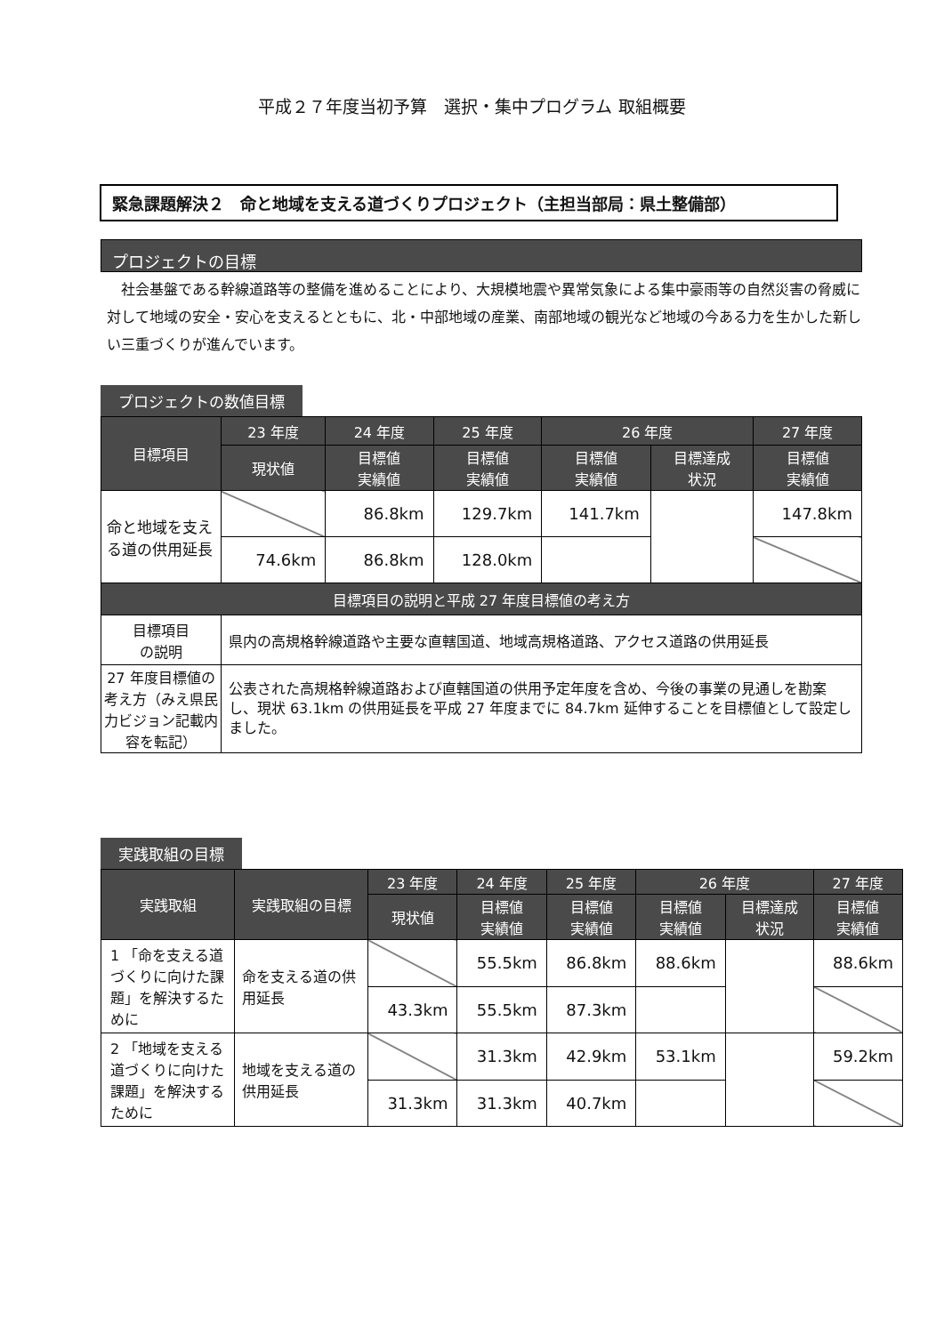平成２７年度当初予算　選択・集中プログラム 取組概要
緊急課題解決２　命と地域を支える道づくりプロジェクト（主担当部局：県土整備部）
プロジェクトの目標
社会基盤である幹線道路等の整備を進めることにより、大規模地震や異常気象による集中豪雨等の自然災害の脅威に対して地域の安全・安心を支えるとともに、北・中部地域の産業、南部地域の観光など地域の今ある力を生かした新しい三重づくりが進んでいます。
プロジェクトの数値目標
| 目標項目 | 23 年度 | 24 年度 | 25 年度 | 26 年度 | | 27 年度 |
| --- | --- | --- | --- | --- | --- | --- |
| | 現状値 | 目標値 実績値 | 目標値 実績値 | 目標値 実績値 | 目標達成 状況 | 目標値 実績値 |
| 命と地域を支える道の供用延長 | | 86.8km | 129.7km | 141.7km | | 147.8km |
| | 74.6km | 86.8km | 128.0km | | | |
| 目標項目の説明と平成 27 年度目標値の考え方 | | | | | | |
| 目標項目 の説明 | 県内の高規格幹線道路や主要な直轄国道、地域高規格道路、アクセス道路の供用延長 | | | | | |
| 27 年度目標値の考え方（みえ県民力ビジョン記載内容を転記） | 公表された高規格幹線道路および直轄国道の供用予定年度を含め、今後の事業の見通しを勘案し、現状 63.1km の供用延長を平成 27 年度までに 84.7km 延伸することを目標値として設定しました。 | | | | | |
実践取組の目標
| 実践取組 | 実践取組の目標 | 23 年度 | 24 年度 | 25 年度 | 26 年度 | | 27 年度 |
| --- | --- | --- | --- | --- | --- | --- | --- |
| | | 現状値 | 目標値 実績値 | 目標値 実績値 | 目標値 実績値 | 目標達成 状況 | 目標値 実績値 |
| 1 「命を支える道づくりに向けた課題」を解決するために | 命を支える道の供用延長 | | 55.5km | 86.8km | 88.6km | | 88.6km |
| | | 43.3km | 55.5km | 87.3km | | | |
| 2 「地域を支える道づくりに向けた課題」を解決するために | 地域を支える道の供用延長 | | 31.3km | 42.9km | 53.1km | | 59.2km |
| | | 31.3km | 31.3km | 40.7km | | | |